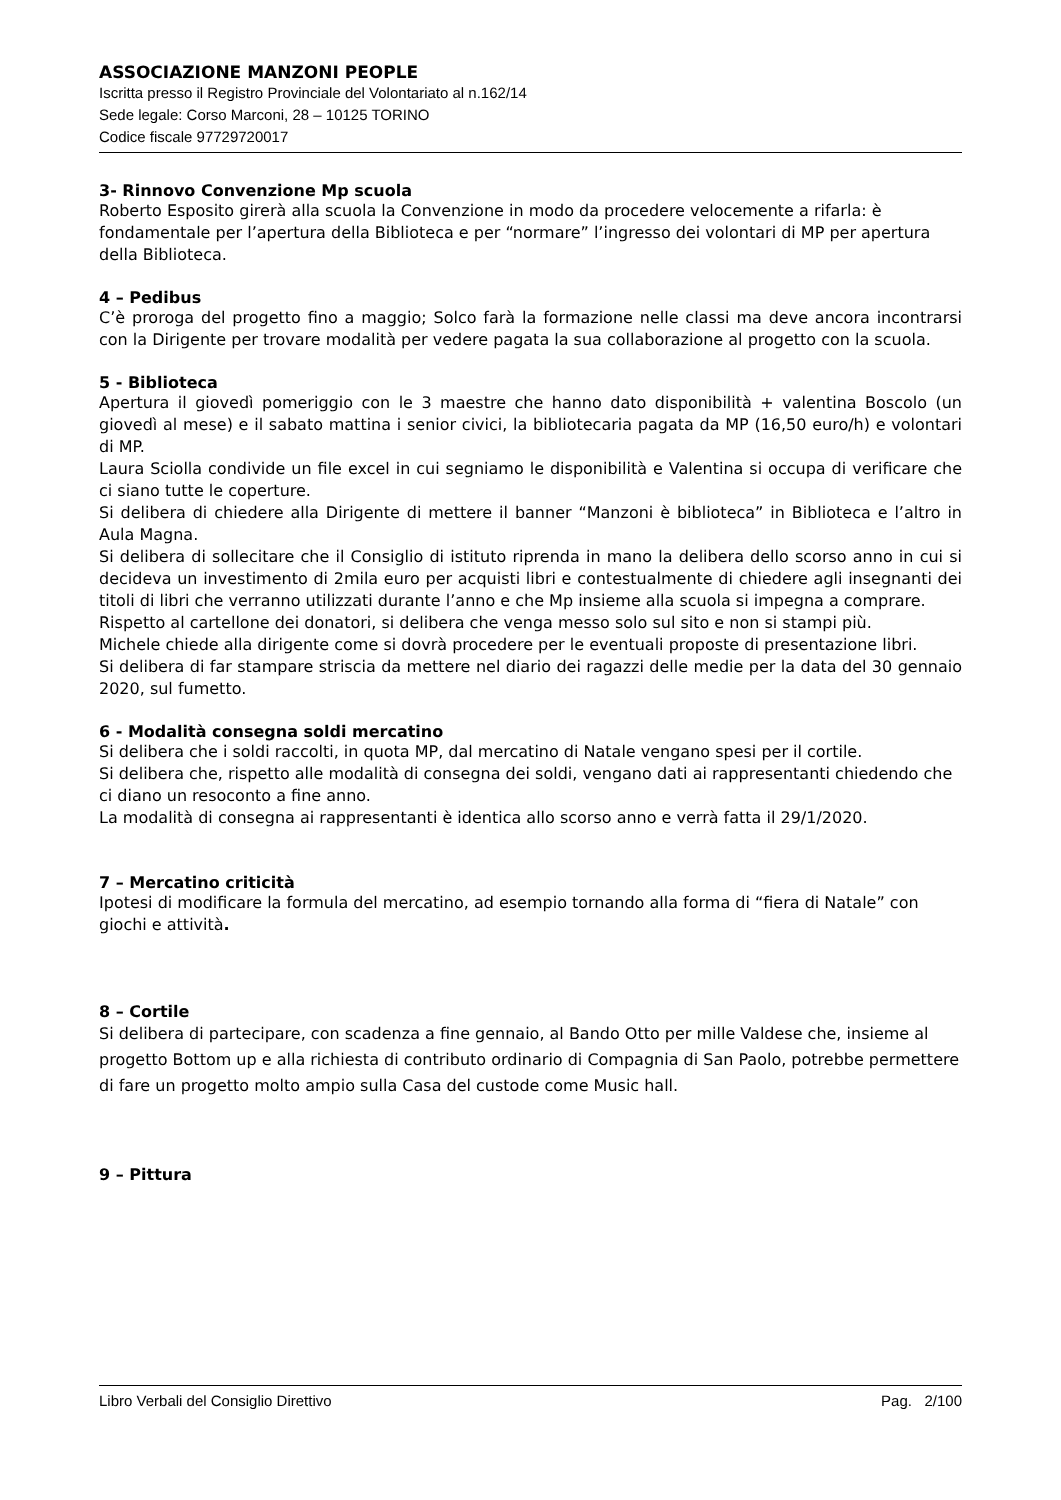ASSOCIAZIONE MANZONI PEOPLE
Iscritta presso il Registro Provinciale del Volontariato al n.162/14
Sede legale: Corso Marconi, 28 – 10125 TORINO
Codice fiscale 97729720017
3- Rinnovo Convenzione Mp scuola
Roberto Esposito girerà alla scuola la Convenzione in modo da procedere velocemente a rifarla: è fondamentale per l’apertura della Biblioteca e per “normare” l’ingresso dei volontari di MP per apertura della Biblioteca.
4 – Pedibus
C’è proroga del progetto fino a maggio; Solco farà la formazione nelle classi ma deve ancora incontrarsi con la Dirigente per trovare modalità per vedere pagata la sua collaborazione al progetto con la scuola.
5 - Biblioteca
Apertura il giovedì pomeriggio con le 3 maestre che hanno dato disponibilità + valentina Boscolo (un giovedì al mese) e il sabato mattina i senior civici, la bibliotecaria pagata da MP (16,50 euro/h) e volontari di MP.
Laura Sciolla condivide un file excel in cui segniamo le disponibilità e Valentina si occupa di verificare che ci siano tutte le coperture.
Si delibera di chiedere alla Dirigente di mettere il banner “Manzoni è biblioteca” in Biblioteca e l’altro in Aula Magna.
Si delibera di sollecitare che il Consiglio di istituto riprenda in mano la delibera dello scorso anno in cui si decideva un investimento di 2mila euro per acquisti libri e contestualmente di chiedere agli insegnanti dei titoli di libri che verranno utilizzati durante l’anno e che Mp insieme alla scuola si impegna a comprare.
Rispetto al cartellone dei donatori, si delibera che venga messo solo sul sito e non si stampi più.
Michele chiede alla dirigente come si dovrà procedere per le eventuali proposte di presentazione libri.
Si delibera di far stampare striscia da mettere nel diario dei ragazzi delle medie per la data del 30 gennaio 2020, sul fumetto.
6 - Modalità consegna soldi mercatino
Si delibera che i soldi raccolti, in quota MP, dal mercatino di Natale vengano spesi per il cortile.
Si delibera che, rispetto alle modalità di consegna dei soldi, vengano dati ai rappresentanti chiedendo che ci diano un resoconto a fine anno.
La modalità di consegna ai rappresentanti è identica allo scorso anno e verrà fatta il 29/1/2020.
7 – Mercatino criticità
Ipotesi di modificare la formula del mercatino, ad esempio tornando alla forma di “fiera di Natale” con giochi e attività.
8 – Cortile
Si delibera di partecipare, con scadenza a fine gennaio, al Bando Otto per mille Valdese che, insieme al progetto Bottom up e alla richiesta di contributo ordinario di Compagnia di San Paolo, potrebbe permettere di fare un progetto molto ampio sulla Casa del custode come Music hall.
9 – Pittura
Libro Verbali del Consiglio Direttivo Pag. 2/100